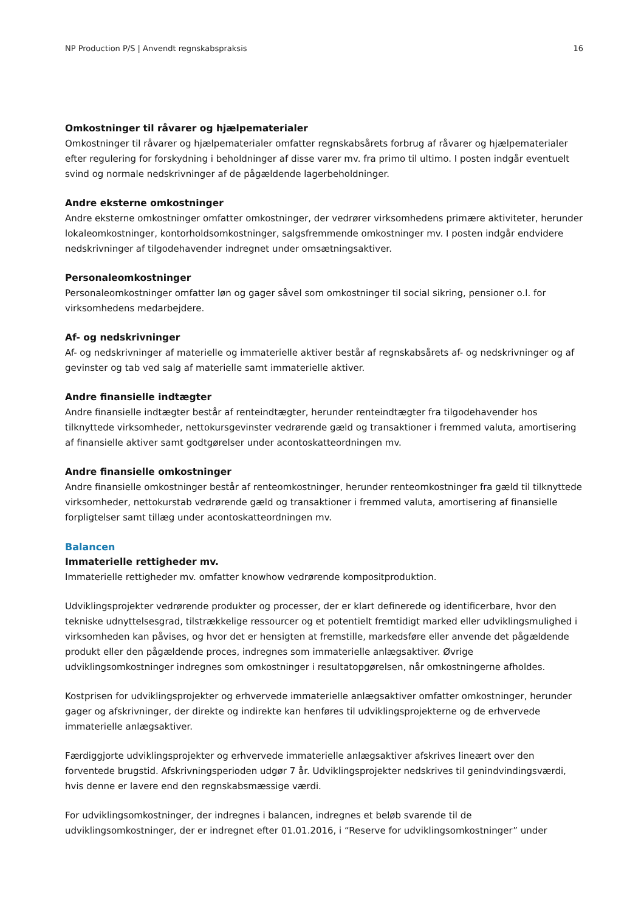NP Production P/S | Anvendt regnskabspraksis 16
Omkostninger til råvarer og hjælpematerialer
Omkostninger til råvarer og hjælpematerialer omfatter regnskabsårets forbrug af råvarer og hjælpematerialer efter regulering for forskydning i beholdninger af disse varer mv. fra primo til ultimo. I posten indgår eventuelt svind og normale nedskrivninger af de pågældende lagerbeholdninger.
Andre eksterne omkostninger
Andre eksterne omkostninger omfatter omkostninger, der vedrører virksomhedens primære aktiviteter, herunder lokaleomkostninger, kontorholdsomkostninger, salgsfremmende omkostninger mv. I posten indgår endvidere nedskrivninger af tilgodehavender indregnet under omsætningsaktiver.
Personaleomkostninger
Personaleomkostninger omfatter løn og gager såvel som omkostninger til social sikring, pensioner o.l. for virksomhedens medarbejdere.
Af- og nedskrivninger
Af- og nedskrivninger af materielle og immaterielle aktiver består af regnskabsårets af- og nedskrivninger og af gevinster og tab ved salg af materielle samt immaterielle aktiver.
Andre finansielle indtægter
Andre finansielle indtægter består af renteindtægter, herunder renteindtægter fra tilgodehavender hos tilknyttede virksomheder, nettokursgevinster vedrørende gæld og transaktioner i fremmed valuta, amortisering af finansielle aktiver samt godtgørelser under acontoskatteordningen mv.
Andre finansielle omkostninger
Andre finansielle omkostninger består af renteomkostninger, herunder renteomkostninger fra gæld til tilknyttede virksomheder, nettokurstab vedrørende gæld og transaktioner i fremmed valuta, amortisering af finansielle forpligtelser samt tillæg under acontoskatteordningen mv.
Balancen
Immaterielle rettigheder mv.
Immaterielle rettigheder mv. omfatter knowhow vedrørende kompositproduktion.
Udviklingsprojekter vedrørende produkter og processer, der er klart definerede og identificerbare, hvor den tekniske udnyttelsesgrad, tilstrækkelige ressourcer og et potentielt fremtidigt marked eller udviklingsmulighed i virksomheden kan påvises, og hvor det er hensigten at fremstille, markedsføre eller anvende det pågældende produkt eller den pågældende proces, indregnes som immaterielle anlægsaktiver. Øvrige udviklingsomkostninger indregnes som omkostninger i resultatopgørelsen, når omkostningerne afholdes.
Kostprisen for udviklingsprojekter og erhvervede immaterielle anlægsaktiver omfatter omkostninger, herunder gager og afskrivninger, der direkte og indirekte kan henføres til udviklingsprojekterne og de erhvervede immaterielle anlægsaktiver.
Færdiggjorte udviklingsprojekter og erhvervede immaterielle anlægsaktiver afskrives lineært over den forventede brugstid. Afskrivningsperioden udgør 7 år. Udviklingsprojekter nedskrives til genindvindingsværdi, hvis denne er lavere end den regnskabsmæssige værdi.
For udviklingsomkostninger, der indregnes i balancen, indregnes et beløb svarende til de udviklingsomkostninger, der er indregnet efter 01.01.2016, i “Reserve for udviklingsomkostninger” under